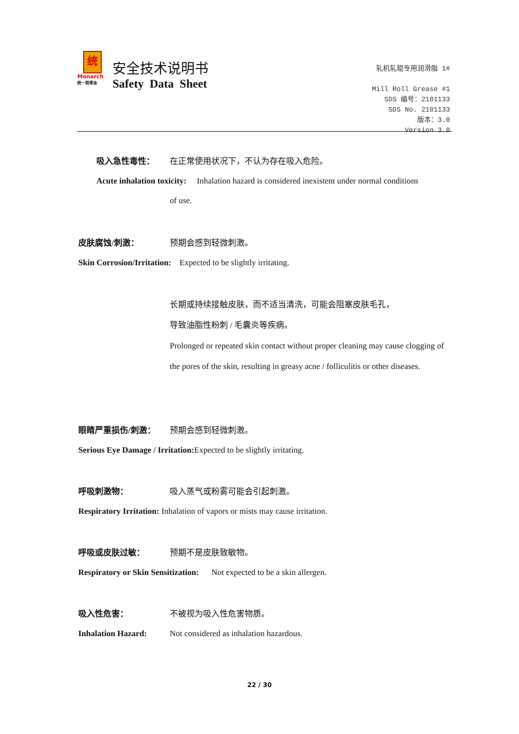统
Monarch
统一润滑油
安全技术说明书
Safety Data Sheet
轧机轧辊专用润滑脂 1#
Mill Roll Grease #1
SDS 编号：2101133
SDS No. 2101133
版本：3.0
Version 3.0
吸入急性毒性： 在正常使用状况下，不认为存在吸入危险。
Acute inhalation toxicity: Inhalation hazard is considered inexistent under normal conditions
of use.
皮肤腐蚀/刺激： 预期会感到轻微刺激。
Skin Corrosion/Irritation: Expected to be slightly irritating.
长期或持续接触皮肤，而不适当清洗，可能会阻塞皮肤毛孔，
导致油脂性粉刺 / 毛囊炎等疾病。
Prolonged or repeated skin contact without proper cleaning may cause clogging of the pores of the skin, resulting in greasy acne / folliculitis or other diseases.
眼睛严重损伤/刺激： 预期会感到轻微刺激。
Serious Eye Damage / Irritation: Expected to be slightly irritating.
呼吸刺激物： 吸入蒸气或粉雾可能会引起刺激。
Respiratory Irritation: Inhalation of vapors or mists may cause irritation.
呼吸或皮肤过敏： 预期不是皮肤致敏物。
Respiratory or Skin Sensitization: Not expected to be a skin allergen.
吸入性危害： 不被视为吸入性危害物质。
Inhalation Hazard: Not considered as inhalation hazardous.
22 / 30